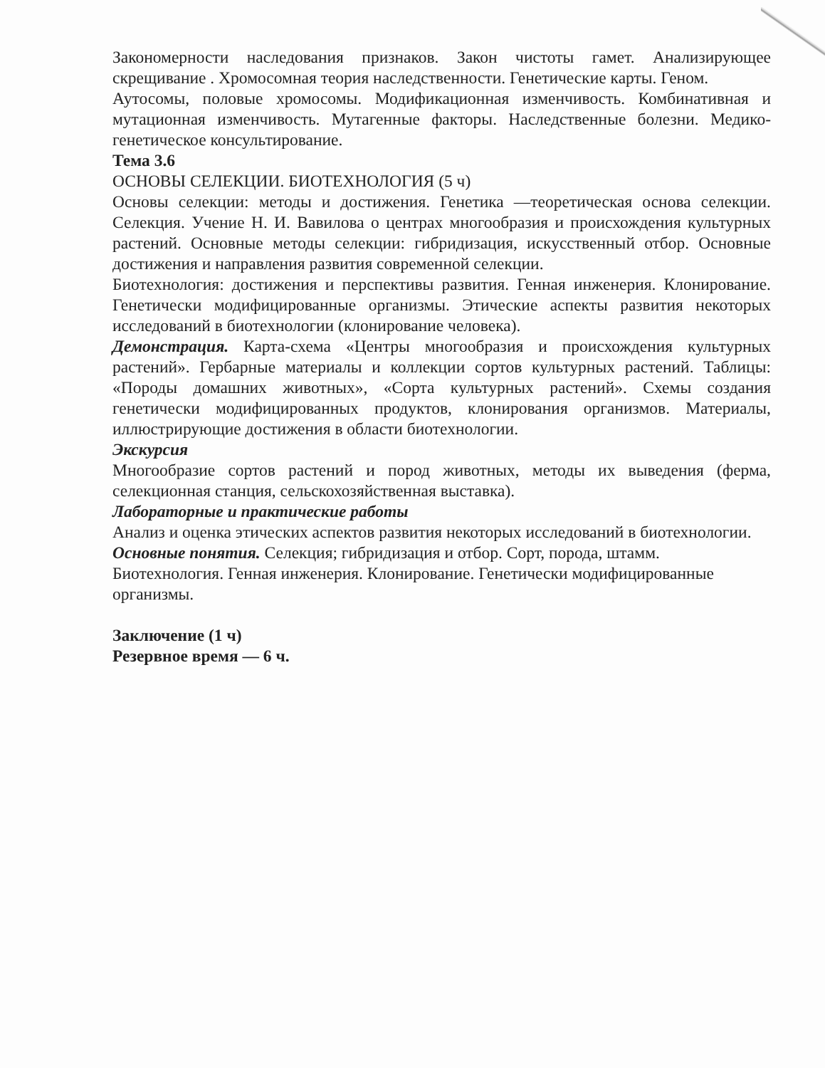Закономерности наследования признаков. Закон чистоты гамет. Анализирующее скрещивание . Хромосомная теория наследственности. Генетические карты. Геном.
Аутосомы, половые хромосомы. Модификационная изменчивость. Комбинативная и мутационная изменчивость. Мутагенные факторы. Наследственные болезни. Медико-генетическое консультирование.
Тема 3.6
ОСНОВЫ СЕЛЕКЦИИ. БИОТЕХНОЛОГИЯ (5 ч)
Основы селекции: методы и достижения. Генетика —теоретическая основа селекции. Селекция. Учение Н. И. Вавилова о центрах многообразия и происхождения культурных растений. Основные методы селекции: гибридизация, искусственный отбор. Основные достижения и направления развития современной селекции.
Биотехнология: достижения и перспективы развития. Генная инженерия. Клонирование. Генетически модифицированные организмы. Этические аспекты развития некоторых исследований в биотехнологии (клонирование человека).
Демонстрация. Карта-схема «Центры многообразия и происхождения культурных растений». Гербарные материалы и коллекции сортов культурных растений. Таблицы: «Породы домашних животных», «Сорта культурных растений». Схемы создания генетически модифицированных продуктов, клонирования организмов. Материалы, иллюстрирующие достижения в области биотехнологии.
Экскурсия
Многообразие сортов растений и пород животных, методы их выведения (ферма, селекционная станция, сельскохозяйственная выставка).
Лабораторные и практические работы
Анализ и оценка этических аспектов развития некоторых исследований в биотехнологии.
Основные понятия. Селекция; гибридизация и отбор. Сорт, порода, штамм.
Биотехнология. Генная инженерия. Клонирование. Генетически модифицированные организмы.
Заключение (1 ч)
Резервное время — 6 ч.